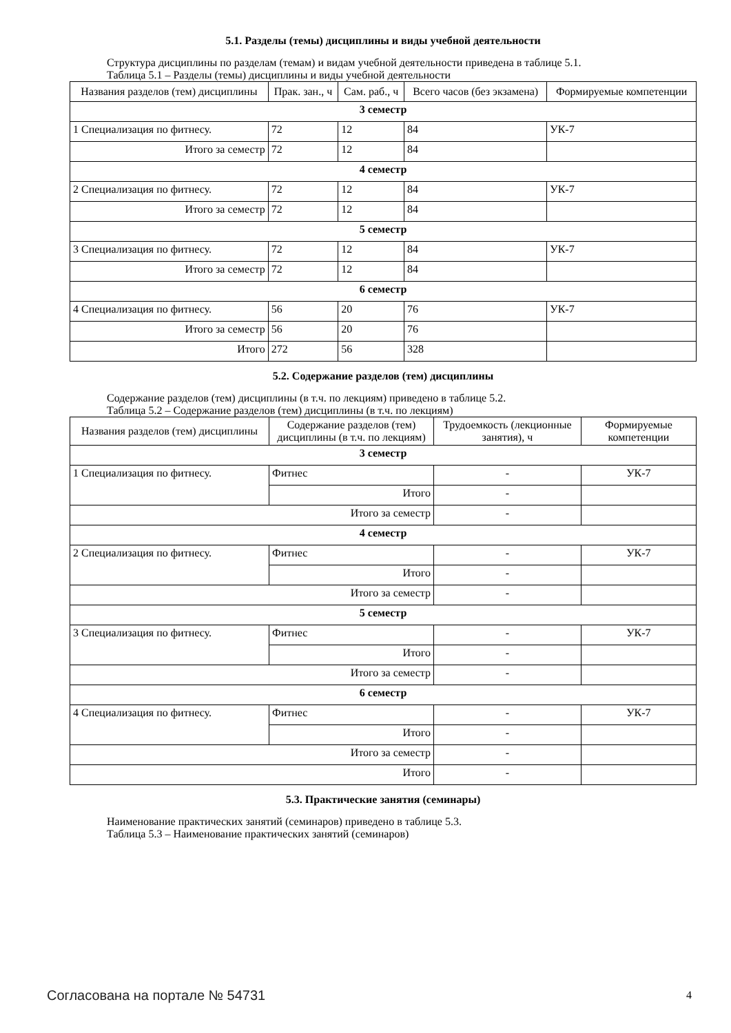5.1. Разделы (темы) дисциплины и виды учебной деятельности
Структура дисциплины по разделам (темам) и видам учебной деятельности приведена в таблице 5.1.
Таблица 5.1 – Разделы (темы) дисциплины и виды учебной деятельности
| Названия разделов (тем) дисциплины | Прак. зан., ч | Сам. раб., ч | Всего часов (без экзамена) | Формируемые компетенции |
| --- | --- | --- | --- | --- |
| 3 семестр | | | | |
| 1 Специализация по фитнесу. | 72 | 12 | 84 | УК-7 |
| Итого за семестр | 72 | 12 | 84 | |
| 4 семестр | | | | |
| 2 Специализация по фитнесу. | 72 | 12 | 84 | УК-7 |
| Итого за семестр | 72 | 12 | 84 | |
| 5 семестр | | | | |
| 3 Специализация по фитнесу. | 72 | 12 | 84 | УК-7 |
| Итого за семестр | 72 | 12 | 84 | |
| 6 семестр | | | | |
| 4 Специализация по фитнесу. | 56 | 20 | 76 | УК-7 |
| Итого за семестр | 56 | 20 | 76 | |
| Итого | 272 | 56 | 328 | |
5.2. Содержание разделов (тем) дисциплины
Содержание разделов (тем) дисциплины (в т.ч. по лекциям) приведено в таблице 5.2.
Таблица 5.2 – Содержание разделов (тем) дисциплины (в т.ч. по лекциям)
| Названия разделов (тем) дисциплины | Содержание разделов (тем) дисциплины (в т.ч. по лекциям) | Трудоемкость (лекционные занятия), ч | Формируемые компетенции |
| --- | --- | --- | --- |
| 3 семестр | | | |
| 1 Специализация по фитнесу. | Фитнес | - | УК-7 |
| | Итого | - | |
| Итого за семестр | | - | |
| 4 семестр | | | |
| 2 Специализация по фитнесу. | Фитнес | - | УК-7 |
| | Итого | - | |
| Итого за семестр | | - | |
| 5 семестр | | | |
| 3 Специализация по фитнесу. | Фитнес | - | УК-7 |
| | Итого | - | |
| Итого за семестр | | - | |
| 6 семестр | | | |
| 4 Специализация по фитнесу. | Фитнес | - | УК-7 |
| | Итого | - | |
| Итого за семестр | | - | |
| Итого | | - | |
5.3. Практические занятия (семинары)
Наименование практических занятий (семинаров) приведено в таблице 5.3.
Таблица 5.3 – Наименование практических занятий (семинаров)
Согласована на портале № 54731 4